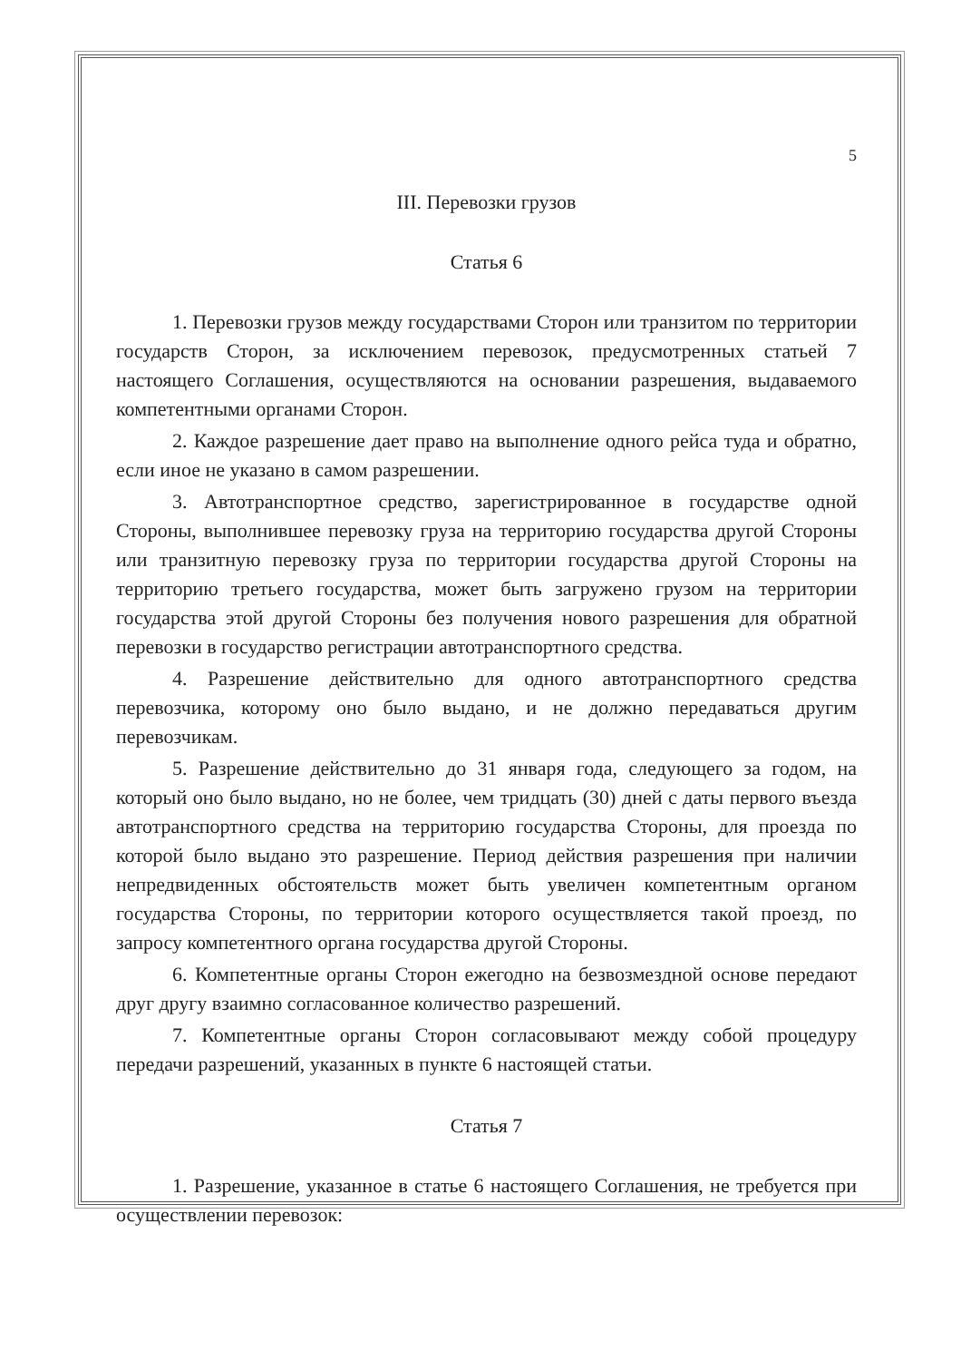5
III. Перевозки грузов
Статья 6
1. Перевозки грузов между государствами Сторон или транзитом по территории государств Сторон, за исключением перевозок, предусмотренных статьей 7 настоящего Соглашения, осуществляются на основании разрешения, выдаваемого компетентными органами Сторон.
2. Каждое разрешение дает право на выполнение одного рейса туда и обратно, если иное не указано в самом разрешении.
3. Автотранспортное средство, зарегистрированное в государстве одной Стороны, выполнившее перевозку груза на территорию государства другой Стороны или транзитную перевозку груза по территории государства другой Стороны на территорию третьего государства, может быть загружено грузом на территории государства этой другой Стороны без получения нового разрешения для обратной перевозки в государство регистрации автотранспортного средства.
4. Разрешение действительно для одного автотранспортного средства перевозчика, которому оно было выдано, и не должно передаваться другим перевозчикам.
5. Разрешение действительно до 31 января года, следующего за годом, на который оно было выдано, но не более, чем тридцать (30) дней с даты первого въезда автотранспортного средства на территорию государства Стороны, для проезда по которой было выдано это разрешение. Период действия разрешения при наличии непредвиденных обстоятельств может быть увеличен компетентным органом государства Стороны, по территории которого осуществляется такой проезд, по запросу компетентного органа государства другой Стороны.
6. Компетентные органы Сторон ежегодно на безвозмездной основе передают друг другу взаимно согласованное количество разрешений.
7. Компетентные органы Сторон согласовывают между собой процедуру передачи разрешений, указанных в пункте 6 настоящей статьи.
Статья 7
1. Разрешение, указанное в статье 6 настоящего Соглашения, не требуется при осуществлении перевозок: